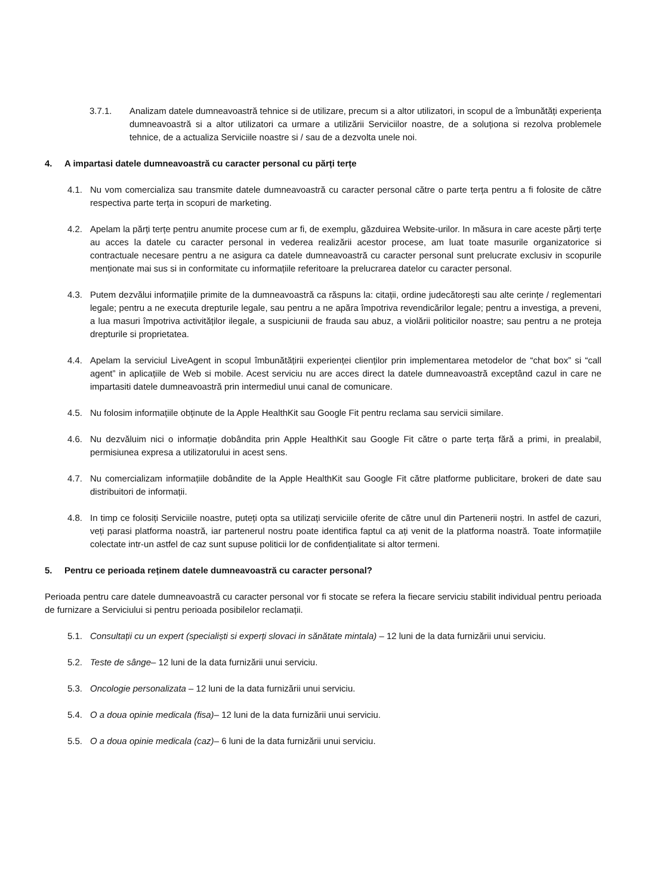3.7.1. Analizam datele dumneavoastră tehnice si de utilizare, precum si a altor utilizatori, in scopul de a îmbunătăți experiența dumneavoastră si a altor utilizatori ca urmare a utilizării Serviciilor noastre, de a soluționa si rezolva problemele tehnice, de a actualiza Serviciile noastre si / sau de a dezvolta unele noi.
4. A impartasi datele dumneavoastră cu caracter personal cu părți terțe
4.1. Nu vom comercializa sau transmite datele dumneavoastră cu caracter personal către o parte terța pentru a fi folosite de către respectiva parte terța in scopuri de marketing.
4.2. Apelam la părți terțe pentru anumite procese cum ar fi, de exemplu, găzduirea Website-urilor. In măsura in care aceste părți terțe au acces la datele cu caracter personal in vederea realizării acestor procese, am luat toate masurile organizatorice si contractuale necesare pentru a ne asigura ca datele dumneavoastră cu caracter personal sunt prelucrate exclusiv in scopurile menționate mai sus si in conformitate cu informațiile referitoare la prelucrarea datelor cu caracter personal.
4.3. Putem dezvălui informațiile primite de la dumneavoastră ca răspuns la: citații, ordine judecătorești sau alte cerințe / reglementari legale; pentru a ne executa drepturile legale, sau pentru a ne apăra împotriva revendicărilor legale; pentru a investiga, a preveni, a lua masuri împotriva activităților ilegale, a suspiciunii de frauda sau abuz, a violării politicilor noastre; sau pentru a ne proteja drepturile si proprietatea.
4.4. Apelam la serviciul LiveAgent in scopul îmbunătățirii experienței clienților prin implementarea metodelor de “chat box” si “call agent” in aplicațiile de Web si mobile. Acest serviciu nu are acces direct la datele dumneavoastră exceptând cazul in care ne impartasiti datele dumneavoastră prin intermediul unui canal de comunicare.
4.5. Nu folosim informațiile obținute de la Apple HealthKit sau Google Fit pentru reclama sau servicii similare.
4.6. Nu dezvăluim nici o informație dobândita prin Apple HealthKit sau Google Fit către o parte terța fără a primi, in prealabil, permisiunea expresa a utilizatorului in acest sens.
4.7. Nu comercializam informațiile dobândite de la Apple HealthKit sau Google Fit către platforme publicitare, brokeri de date sau distribuitori de informații.
4.8. In timp ce folosiți Serviciile noastre, puteți opta sa utilizați serviciile oferite de către unul din Partenerii noștri. In astfel de cazuri, veți parasi platforma noastră, iar partenerul nostru poate identifica faptul ca ați venit de la platforma noastră. Toate informațiile colectate intr-un astfel de caz sunt supuse politicii lor de confidențialitate si altor termeni.
5. Pentru ce perioada reținem datele dumneavoastră cu caracter personal?
Perioada pentru care datele dumneavoastră cu caracter personal vor fi stocate se refera la fiecare serviciu stabilit individual pentru perioada de furnizare a Serviciului si pentru perioada posibilelor reclamații.
5.1. Consultații cu un expert (specialiști si experți slovaci in sănătate mintala) – 12 luni de la data furnizării unui serviciu.
5.2. Teste de sânge– 12 luni de la data furnizării unui serviciu.
5.3. Oncologie personalizata – 12 luni de la data furnizării unui serviciu.
5.4. O a doua opinie medicala (fisa)– 12 luni de la data furnizării unui serviciu.
5.5. O a doua opinie medicala (caz)– 6 luni de la data furnizării unui serviciu.